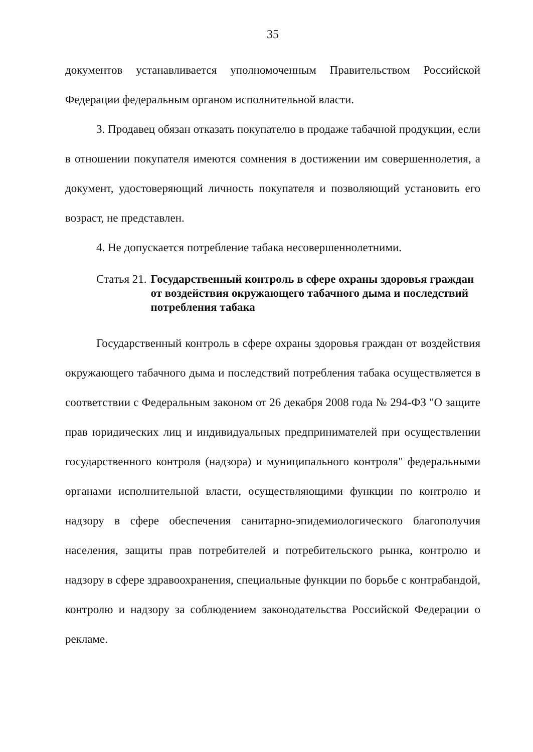35
документов устанавливается уполномоченным Правительством Российской Федерации федеральным органом исполнительной власти.
3. Продавец обязан отказать покупателю в продаже табачной продукции, если в отношении покупателя имеются сомнения в достижении им совершеннолетия, а документ, удостоверяющий личность покупателя и позволяющий установить его возраст, не представлен.
4. Не допускается потребление табака несовершеннолетними.
Статья 21. Государственный контроль в сфере охраны здоровья граждан от воздействия окружающего табачного дыма и последствий потребления табака
Государственный контроль в сфере охраны здоровья граждан от воздействия окружающего табачного дыма и последствий потребления табака осуществляется в соответствии с Федеральным законом от 26 декабря 2008 года № 294-ФЗ "О защите прав юридических лиц и индивидуальных предпринимателей при осуществлении государственного контроля (надзора) и муниципального контроля" федеральными органами исполнительной власти, осуществляющими функции по контролю и надзору в сфере обеспечения санитарно-эпидемиологического благополучия населения, защиты прав потребителей и потребительского рынка, контролю и надзору в сфере здравоохранения, специальные функции по борьбе с контрабандой, контролю и надзору за соблюдением законодательства Российской Федерации о рекламе.